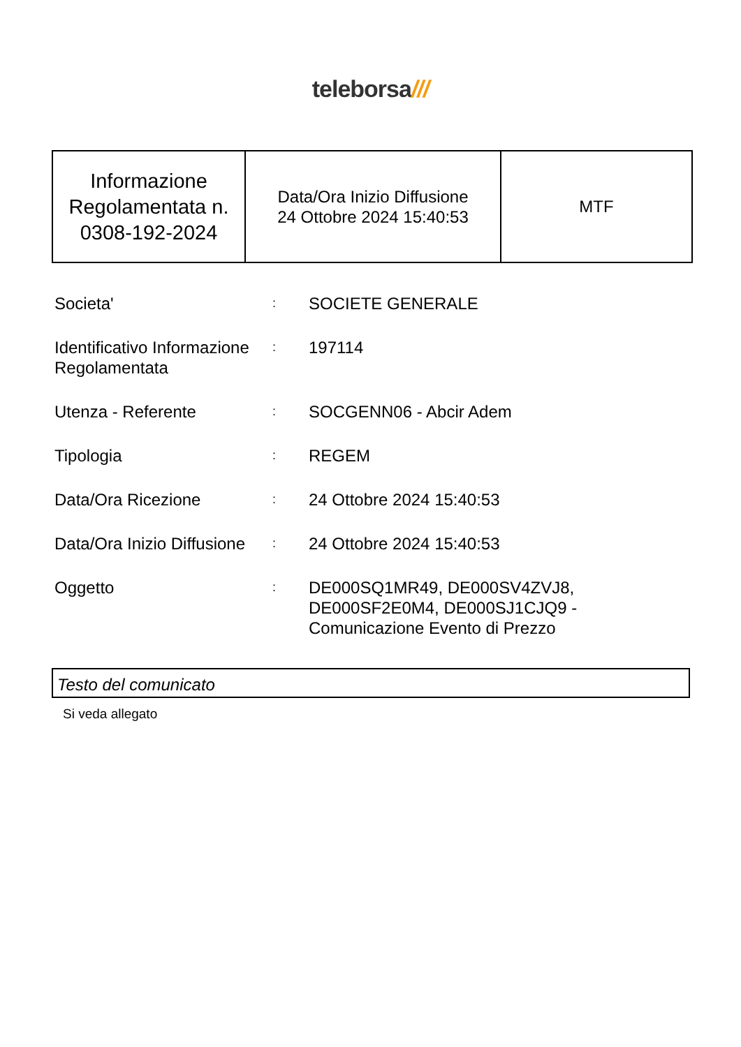teleborsa///
| Informazione Regolamentata n. 0308-192-2024 | Data/Ora Inizio Diffusione 24 Ottobre 2024 15:40:53 | MTF |
| Societa' | : | SOCIETE GENERALE |
| Identificativo Informazione Regolamentata | : | 197114 |
| Utenza - Referente | : | SOCGENN06 - Abcir Adem |
| Tipologia | : | REGEM |
| Data/Ora Ricezione | : | 24 Ottobre 2024 15:40:53 |
| Data/Ora Inizio Diffusione | : | 24 Ottobre 2024 15:40:53 |
| Oggetto | : | DE000SQ1MR49, DE000SV4ZVJ8, DE000SF2E0M4, DE000SJ1CJQ9 - Comunicazione Evento di Prezzo |
Testo del comunicato
Si veda allegato